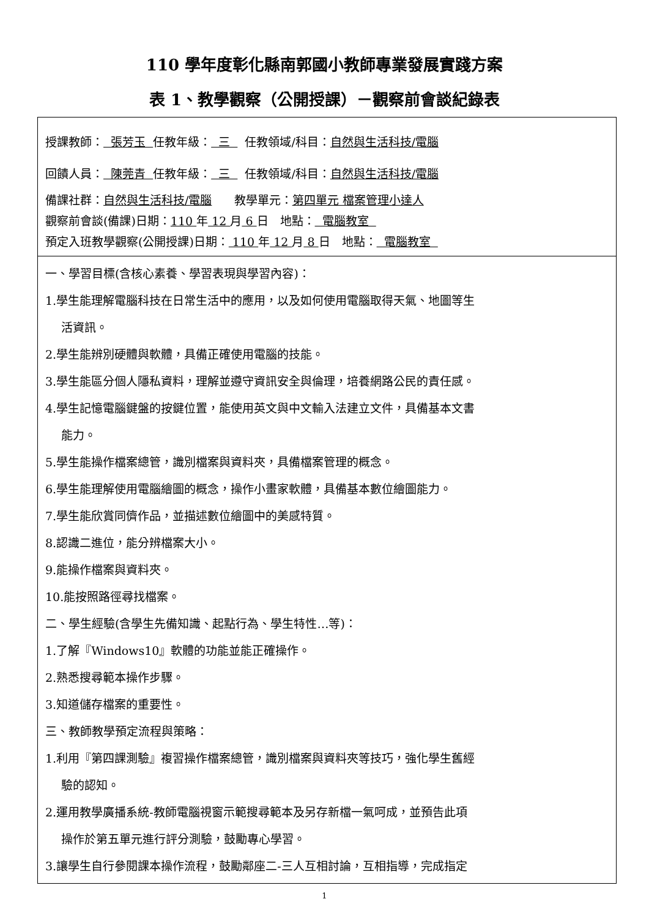110 學年度彰化縣南郭國小教師專業發展實踐方案
表 1、教學觀察（公開授課）－觀察前會談紀錄表
| 授課教師： 張芳玉 任教年級： 三 任教領域/科目： 自然與生活科技/電腦 回饋人員： 陳莞青 任教年級： 三 任教領域/科目： 自然與生活科技/電腦 備課社群： 自然與生活科技/電腦 教學單元： 第四單元 檔案管理小達人 觀察前會談(備課)日期： 110 年 12 月 6 日 地點： 電腦教室 預定入班教學觀察(公開授課)日期： 110 年 12 月 8 日 地點： 電腦教室 |
| 一、學習目標(含核心素養、學習表現與學習內容)： 1.學生能理解電腦科技在日常生活中的應用，以及如何使用電腦取得天氣、地圖等生 活資訊。 2.學生能辨別硬體與軟體，具備正確使用電腦的技能。 3.學生能區分個人隱私資料，理解並遵守資訊安全與倫理，培養網路公民的責任感。 4.學生記憶電腦鍵盤的按鍵位置，能使用英文與中文輸入法建立文件，具備基本文書 能力。 5.學生能操作檔案總管，識別檔案與資料夾，具備檔案管理的概念。 6.學生能理解使用電腦繪圖的概念，操作小畫家軟體，具備基本數位繪圖能力。 7.學生能欣賞同儕作品，並描述數位繪圖中的美感特質。 8.認識二進位，能分辨檔案大小。 9.能操作檔案與資料夾。 10.能按照路徑尋找檔案。 二、學生經驗(含學生先備知識、起點行為、學生特性…等)： 1.了解『Windows10』軟體的功能並能正確操作。 2.熟悉搜尋範本操作步驟。 3.知道儲存檔案的重要性。 三、教師教學預定流程與策略： 1.利用『第四課測驗』複習操作檔案總管，識別檔案與資料夾等技巧，強化學生舊經 驗的認知。 2.運用教學廣播系統-教師電腦視窗示範搜尋範本及另存新檔一氣呵成，並預告此項 操作於第五單元進行評分測驗，鼓勵專心學習。 3.讓學生自行參閱課本操作流程，鼓勵鄰座二-三人互相討論，互相指導，完成指定 |
1